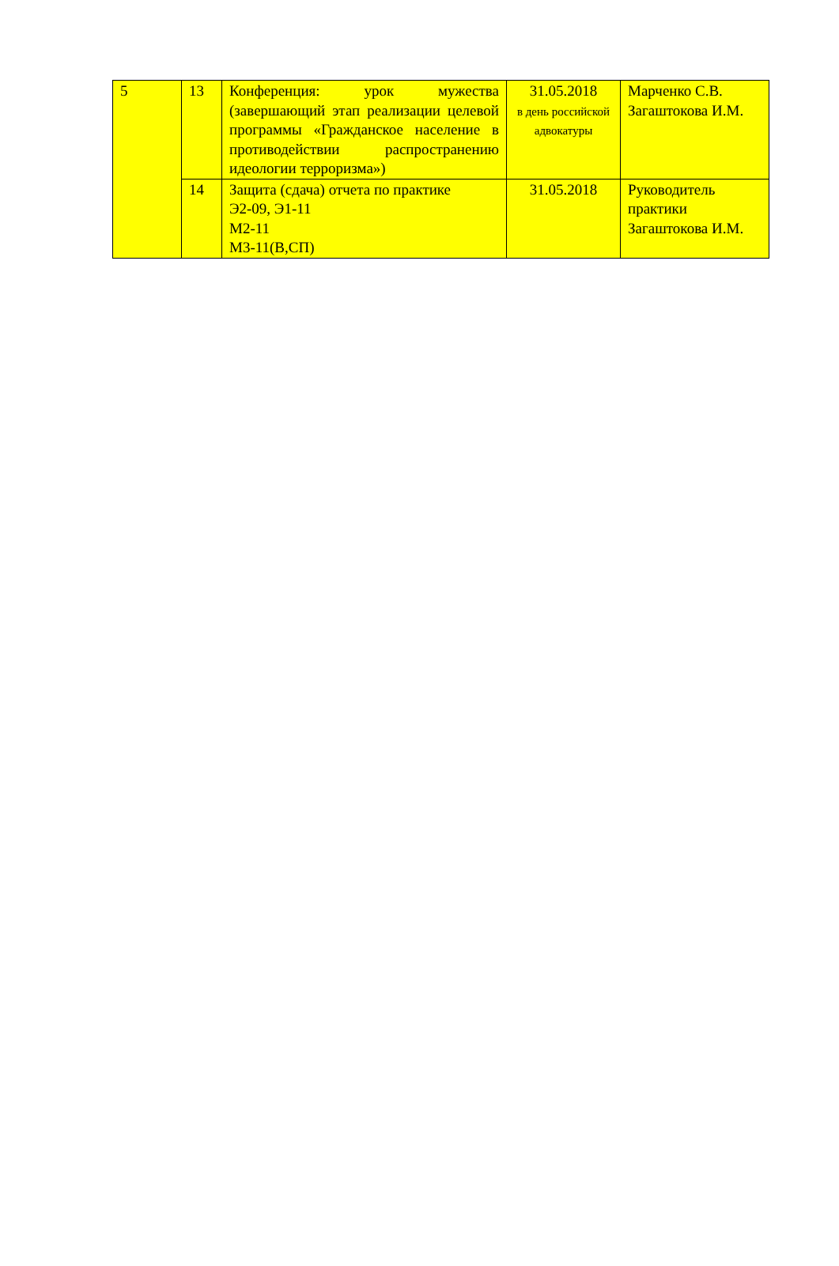| 5 | 13 | Конференция: урок мужества (завершающий этап реализации целевой программы «Гражданское население в противодействии распространению идеологии терроризма») | 31.05.2018 в день российской адвокатуры | Марченко С.В. Загаштокова И.М. |
| | 14 | Защита (сдача) отчета по практике Э2-09, Э1-11 М2-11 М3-11(В,СП) | 31.05.2018 | Руководитель практики Загаштокова И.М. |